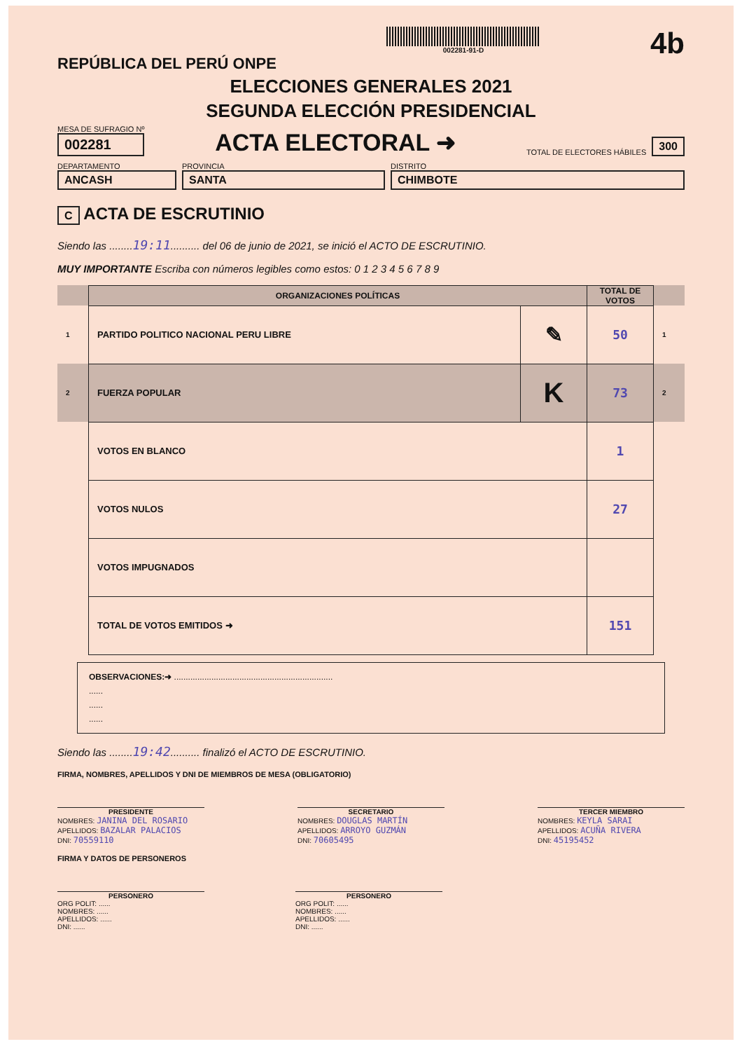REPÚBLICA DEL PERÚ ONPE
002281-91-D
4b
ELECCIONES GENERALES 2021
SEGUNDA ELECCIÓN PRESIDENCIAL
MESA DE SUFRAGIO Nº
002281
ACTA ELECTORAL ➜
TOTAL DE ELECTORES HÁBILES 300
DEPARTAMENTO
ANCASH
PROVINCIA
SANTA
DISTRITO
CHIMBOTE
C ACTA DE ESCRUTINIO
Siendo las ........19:11.......... del 06 de junio de 2021, se inició el ACTO DE ESCRUTINIO.
MUY IMPORTANTE Escriba con números legibles como estos: 0 1 2 3 4 5 6 7 8 9
| | ORGANIZACIONES POLÍTICAS | | TOTAL DE VOTOS | |
| --- | --- | --- | --- | --- |
| 1 | PARTIDO POLITICO NACIONAL PERU LIBRE | ✎ | 50 | 1 |
| 2 | FUERZA POPULAR | K | 73 | 2 |
| | VOTOS EN BLANCO | | 1 | |
| | VOTOS NULOS | | 27 | |
| | VOTOS IMPUGNADOS | | | |
| | TOTAL DE VOTOS EMITIDOS ➜ | | 151 | |
OBSERVACIONES:➜ ....................................................................
......
......
......
Siendo las ........19:42.......... finalizó el ACTO DE ESCRUTINIO.
FIRMA, NOMBRES, APELLIDOS Y DNI DE MIEMBROS DE MESA (OBLIGATORIO)
PRESIDENTE
NOMBRES: JANINA DEL ROSARIO
APELLIDOS: BAZALAR PALACIOS
DNI: 70559110
SECRETARIO
NOMBRES: DOUGLAS MARTÍN
APELLIDOS: ARROYO GUZMÁN
DNI: 70605495
TERCER MIEMBRO
NOMBRES: KEYLA SARAI
APELLIDOS: ACUÑA RIVERA
DNI: 45195452
FIRMA Y DATOS DE PERSONEROS
PERSONERO
ORG POLIT: ......
NOMBRES: ......
APELLIDOS: ......
DNI: ......
PERSONERO
ORG POLIT: ......
NOMBRES: ......
APELLIDOS: ......
DNI: ......